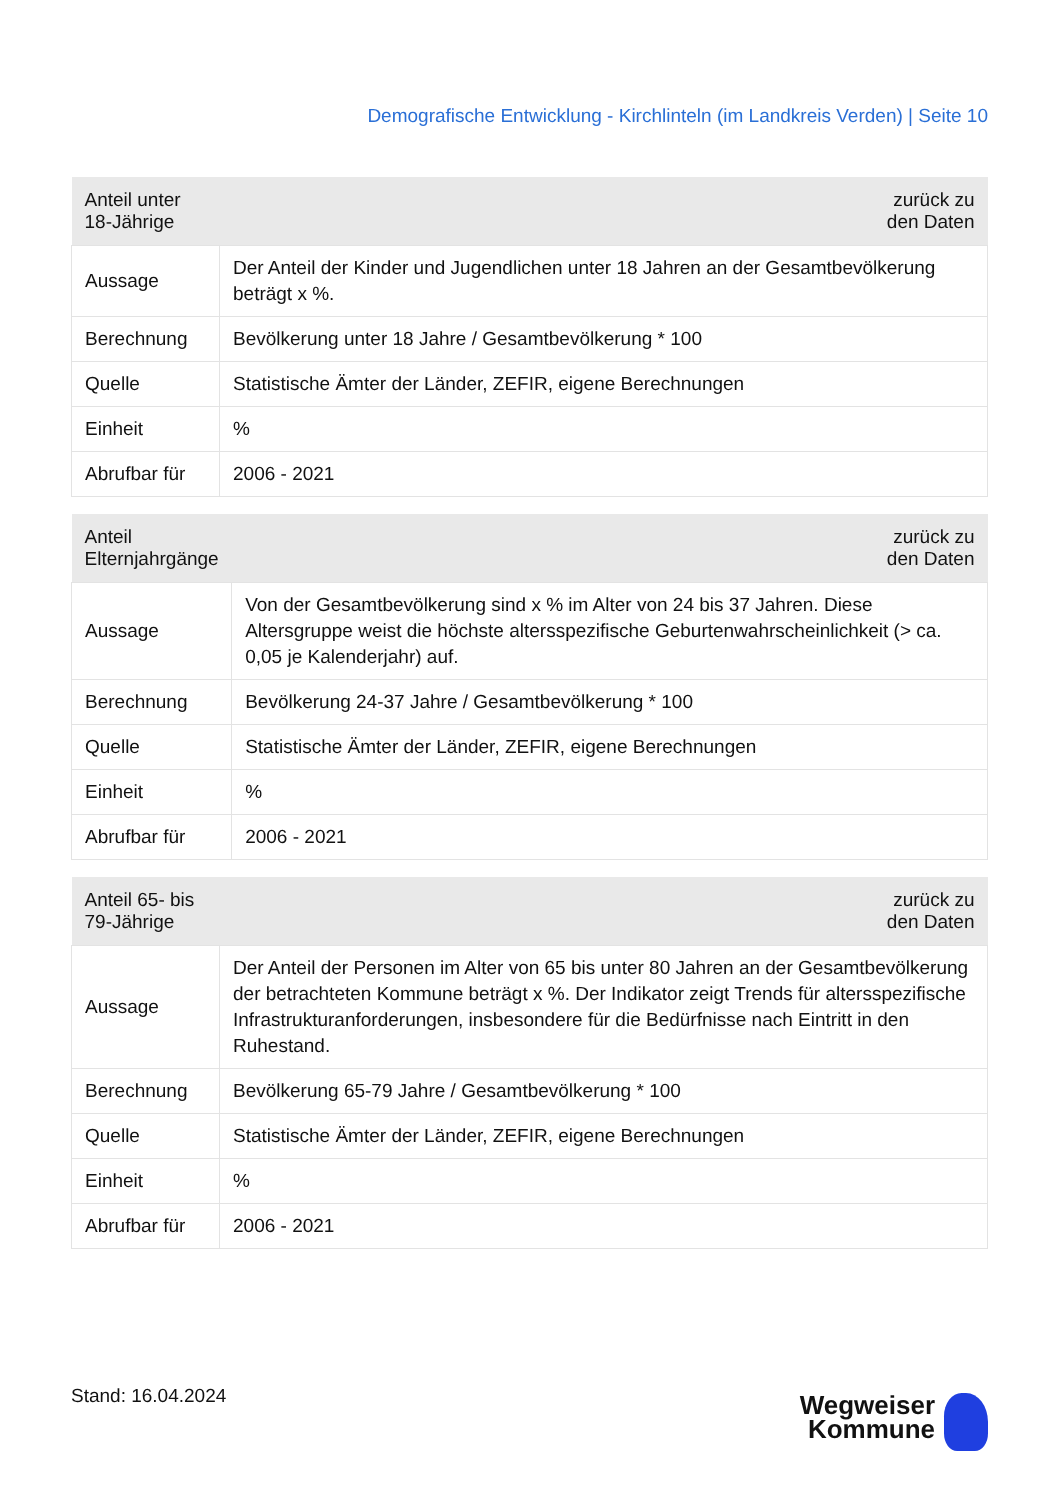Demografische Entwicklung - Kirchlinteln (im Landkreis Verden) | Seite 10
| Anteil unter 18-Jährige | zurück zu den Daten |
| --- | --- |
| Aussage | Der Anteil der Kinder und Jugendlichen unter 18 Jahren an der Gesamtbevölkerung beträgt x %. |
| Berechnung | Bevölkerung unter 18 Jahre / Gesamtbevölkerung * 100 |
| Quelle | Statistische Ämter der Länder, ZEFIR, eigene Berechnungen |
| Einheit | % |
| Abrufbar für | 2006 - 2021 |
| Anteil Elternjahrgänge | zurück zu den Daten |
| --- | --- |
| Aussage | Von der Gesamtbevölkerung sind x % im Alter von 24 bis 37 Jahren. Diese Altersgruppe weist die höchste altersspezifische Geburtenwahrscheinlichkeit (> ca. 0,05 je Kalenderjahr) auf. |
| Berechnung | Bevölkerung 24-37 Jahre / Gesamtbevölkerung * 100 |
| Quelle | Statistische Ämter der Länder, ZEFIR, eigene Berechnungen |
| Einheit | % |
| Abrufbar für | 2006 - 2021 |
| Anteil 65- bis 79-Jährige | zurück zu den Daten |
| --- | --- |
| Aussage | Der Anteil der Personen im Alter von 65 bis unter 80 Jahren an der Gesamtbevölkerung der betrachteten Kommune beträgt x %. Der Indikator zeigt Trends für altersspezifische Infrastrukturanforderungen, insbesondere für die Bedürfnisse nach Eintritt in den Ruhestand. |
| Berechnung | Bevölkerung 65-79 Jahre / Gesamtbevölkerung * 100 |
| Quelle | Statistische Ämter der Länder, ZEFIR, eigene Berechnungen |
| Einheit | % |
| Abrufbar für | 2006 - 2021 |
Stand: 16.04.2024
Wegweiser
Kommune